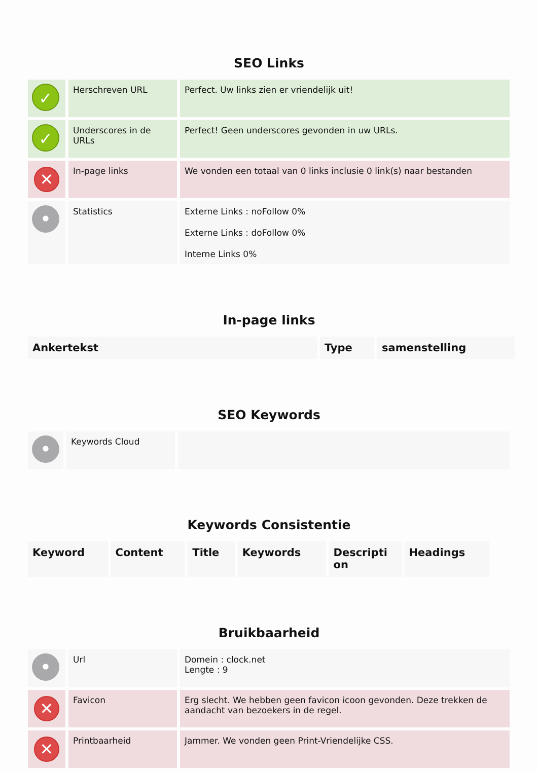SEO Links
| ✓ | Herschreven URL | Perfect. Uw links zien er vriendelijk uit! |
| ✓ | Underscores in de URLs | Perfect! Geen underscores gevonden in uw URLs. |
| ✕ | In-page links | We vonden een totaal van 0 links inclusie 0 link(s) naar bestanden |
| • | Statistics | Externe Links : noFollow 0% Externe Links : doFollow 0% Interne Links 0% |
In-page links
| Ankertekst | Type | samenstelling |
| --- | --- | --- |
SEO Keywords
| • | Keywords Cloud | |
Keywords Consistentie
| Keyword | Content | Title | Keywords | Descripti on | Headings |
| --- | --- | --- | --- | --- | --- |
Bruikbaarheid
| • | Url | Domein : clock.net Lengte : 9 |
| ✕ | Favicon | Erg slecht. We hebben geen favicon icoon gevonden. Deze trekken de aandacht van bezoekers in de regel. |
| ✕ | Printbaarheid | Jammer. We vonden geen Print-Vriendelijke CSS. |